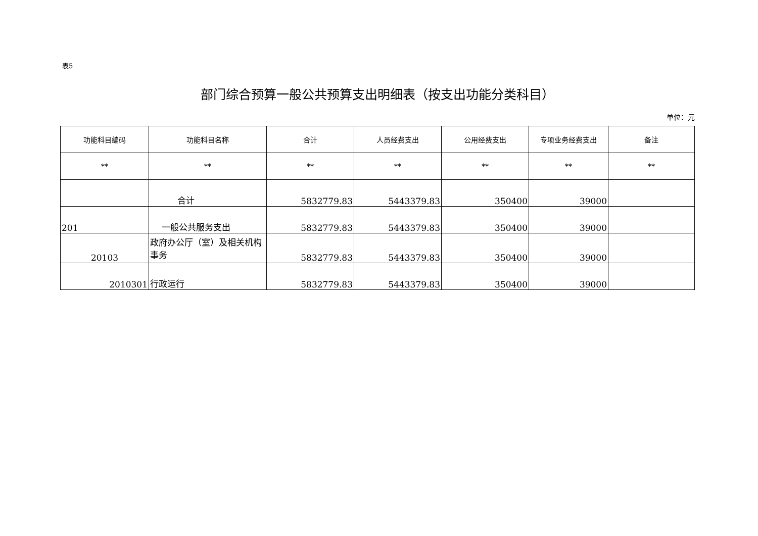表5
部门综合预算一般公共预算支出明细表（按支出功能分类科目）
单位：元
| 功能科目编码 | 功能科目名称 | 合计 | 人员经费支出 | 公用经费支出 | 专项业务经费支出 | 备注 |
| --- | --- | --- | --- | --- | --- | --- |
| ** | ** | ** | ** | ** | ** | ** |
| | 合计 | 5832779.83 | 5443379.83 | 350400 | 39000 | |
| 201 | 一般公共服务支出 | 5832779.83 | 5443379.83 | 350400 | 39000 | |
| 20103 | 政府办公厅（室）及相关机构事务 | 5832779.83 | 5443379.83 | 350400 | 39000 | |
| 2010301 | 行政运行 | 5832779.83 | 5443379.83 | 350400 | 39000 | |